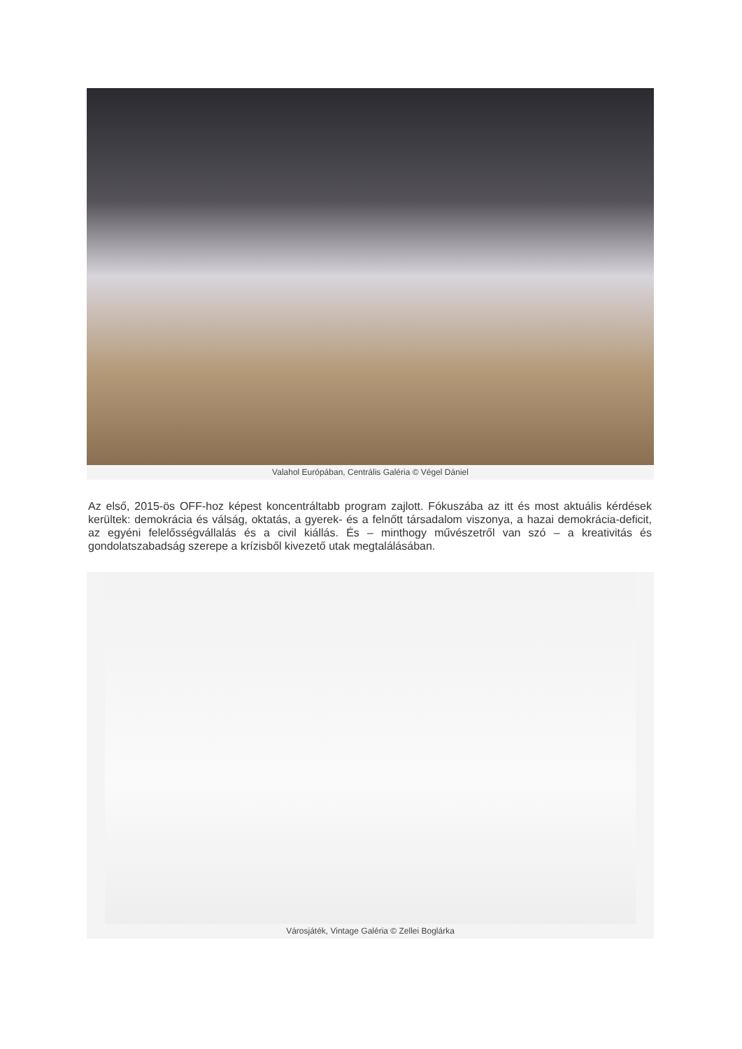Valahol Európában, Centrális Galéria © Végel Dániel
Az első, 2015-ös OFF-hoz képest koncentráltabb program zajlott. Fókuszába az itt és most aktuális kérdések kerültek: demokrácia és válság, oktatás, a gyerek- és a felnőtt társadalom viszonya, a hazai demokrácia-deficit, az egyéni felelősségvállalás és a civil kiállás. És – minthogy művészetről van szó – a kreativitás és gondolatszabadság szerepe a krízisből kivezető utak megtalálásában.
Városjáték, Vintage Galéria © Zellei Boglárka